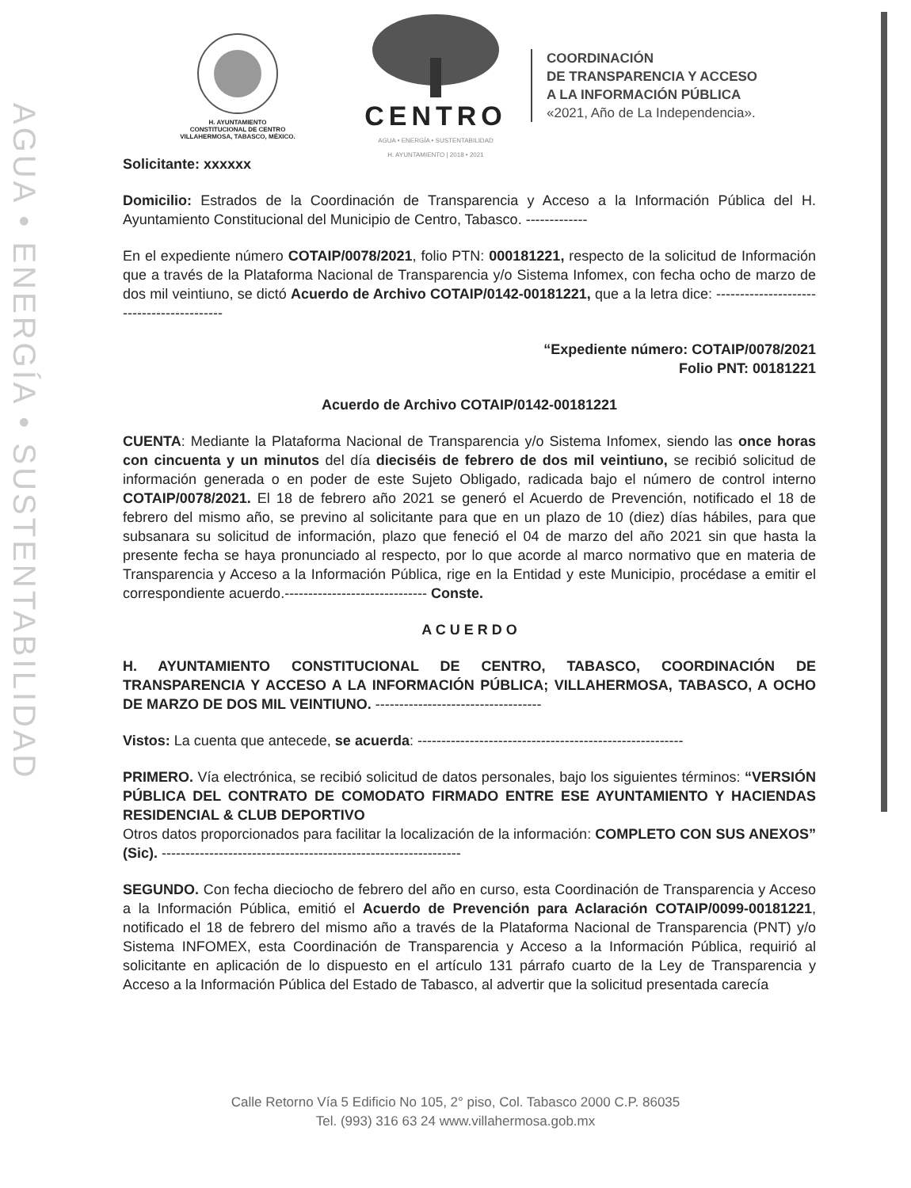AGUA • ENERGÍA • SUSTENTABILIDAD
H. AYUNTAMIENTO
CONSTITUCIONAL DE CENTRO
VILLAHERMOSA, TABASCO, MÉXICO.
CENTRO
AGUA • ENERGÍA • SUSTENTABILIDAD
H. AYUNTAMIENTO | 2018 • 2021
COORDINACIÓN
DE TRANSPARENCIA Y ACCESO
A LA INFORMACIÓN PÚBLICA
«2021, Año de La Independencia».
Solicitante: xxxxxx
Domicilio: Estrados de la Coordinación de Transparencia y Acceso a la Información Pública del H. Ayuntamiento Constitucional del Municipio de Centro, Tabasco. -------------
En el expediente número COTAIP/0078/2021, folio PTN: 000181221, respecto de la solicitud de Información que a través de la Plataforma Nacional de Transparencia y/o Sistema Infomex, con fecha ocho de marzo de dos mil veintiuno, se dictó Acuerdo de Archivo COTAIP/0142-00181221, que a la letra dice: ------------------------------------------
“Expediente número: COTAIP/0078/2021
Folio PNT: 00181221
Acuerdo de Archivo COTAIP/0142-00181221
CUENTA: Mediante la Plataforma Nacional de Transparencia y/o Sistema Infomex, siendo las once horas con cincuenta y un minutos del día dieciséis de febrero de dos mil veintiuno, se recibió solicitud de información generada o en poder de este Sujeto Obligado, radicada bajo el número de control interno COTAIP/0078/2021. El 18 de febrero año 2021 se generó el Acuerdo de Prevención, notificado el 18 de febrero del mismo año, se previno al solicitante para que en un plazo de 10 (diez) días hábiles, para que subsanara su solicitud de información, plazo que feneció el 04 de marzo del año 2021 sin que hasta la presente fecha se haya pronunciado al respecto, por lo que acorde al marco normativo que en materia de Transparencia y Acceso a la Información Pública, rige en la Entidad y este Municipio, procédase a emitir el correspondiente acuerdo.------------------------------ Conste.
A C U E R D O
H. AYUNTAMIENTO CONSTITUCIONAL DE CENTRO, TABASCO, COORDINACIÓN DE TRANSPARENCIA Y ACCESO A LA INFORMACIÓN PÚBLICA; VILLAHERMOSA, TABASCO, A OCHO DE MARZO DE DOS MIL VEINTIUNO. -----------------------------------
Vistos: La cuenta que antecede, se acuerda: --------------------------------------------------------
PRIMERO. Vía electrónica, se recibió solicitud de datos personales, bajo los siguientes términos: “VERSIÓN PÚBLICA DEL CONTRATO DE COMODATO FIRMADO ENTRE ESE AYUNTAMIENTO Y HACIENDAS RESIDENCIAL & CLUB DEPORTIVO
Otros datos proporcionados para facilitar la localización de la información: COMPLETO CON SUS ANEXOS” (Sic). ---------------------------------------------------------------
SEGUNDO. Con fecha dieciocho de febrero del año en curso, esta Coordinación de Transparencia y Acceso a la Información Pública, emitió el Acuerdo de Prevención para Aclaración COTAIP/0099-00181221, notificado el 18 de febrero del mismo año a través de la Plataforma Nacional de Transparencia (PNT) y/o Sistema INFOMEX, esta Coordinación de Transparencia y Acceso a la Información Pública, requirió al solicitante en aplicación de lo dispuesto en el artículo 131 párrafo cuarto de la Ley de Transparencia y Acceso a la Información Pública del Estado de Tabasco, al advertir que la solicitud presentada carecía
Calle Retorno Vía 5 Edificio No 105, 2° piso, Col. Tabasco 2000 C.P. 86035
Tel. (993) 316 63 24 www.villahermosa.gob.mx